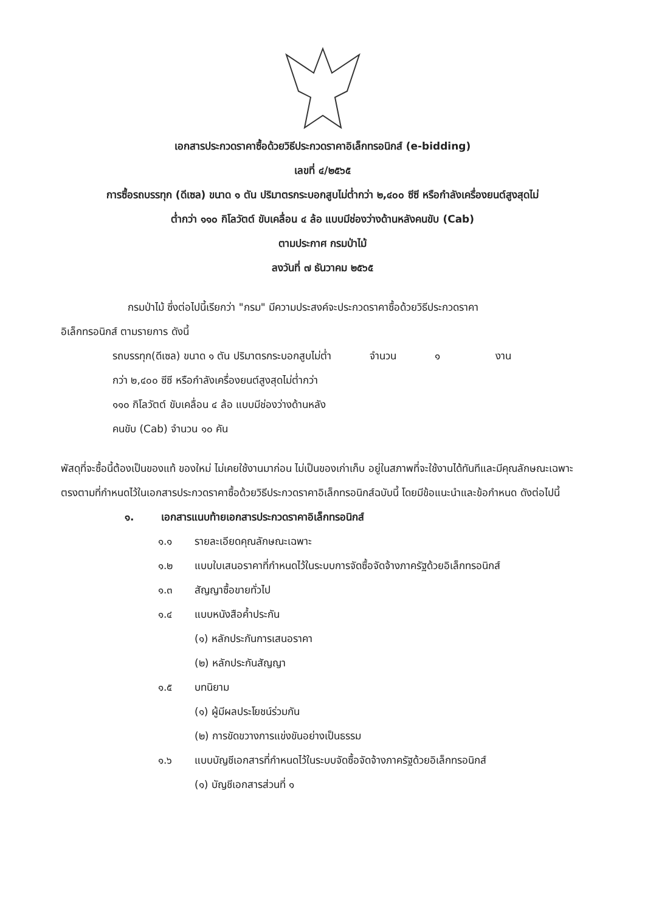เอกสารประกวดราคาซื้อด้วยวิธีประกวดราคาอิเล็กทรอนิกส์ (e-bidding)
เลขที่ ๔/๒๕๖๕
การซื้อรถบรรทุก (ดีเซล) ขนาด ๑ ตัน ปริมาตรกระบอกสูบไม่ต่ำกว่า ๒,๔๐๐ ซีซี หรือกำลังเครื่องยนต์สูงสุดไม่
ต่ำกว่า ๑๑๐ กิโลวัตต์ ขับเคลื่อน ๔ ล้อ แบบมีช่องว่างด้านหลังคนขับ (Cab)
ตามประกาศ กรมป่าไม้
ลงวันที่ ๗ ธันวาคม ๒๕๖๕
กรมป่าไม้ ซึ่งต่อไปนี้เรียกว่า "กรม" มีความประสงค์จะประกวดราคาซื้อด้วยวิธีประกวดราคา
อิเล็กทรอนิกส์ ตามรายการ ดังนี้
รถบรรทุก(ดีเซล) ขนาด ๑ ตัน ปริมาตรกระบอกสูบไม่ต่ำกว่า ๒,๔๐๐ ซีซี หรือกำลังเครื่องยนต์สูงสุดไม่ต่ำกว่า ๑๑๐ กิโลวัตต์ ขับเคลื่อน ๔ ล้อ แบบมีช่องว่างด้านหลังคนขับ (Cab) จำนวน ๑๐ คัน
จำนวน ๑ งาน
พัสดุที่จะซื้อนี้ต้องเป็นของแท้ ของใหม่ ไม่เคยใช้งานมาก่อน ไม่เป็นของเก่าเก็บ อยู่ในสภาพที่จะใช้งานได้ทันทีและมีคุณลักษณะเฉพาะตรงตามที่กำหนดไว้ในเอกสารประกวดราคาซื้อด้วยวิธีประกวดราคาอิเล็กทรอนิกส์ฉบับนี้ โดยมีข้อแนะนำและข้อกำหนด ดังต่อไปนี้
๑. เอกสารแนบท้ายเอกสารประกวดราคาอิเล็กทรอนิกส์
๑.๑ รายละเอียดคุณลักษณะเฉพาะ
๑.๒ แบบใบเสนอราคาที่กำหนดไว้ในระบบการจัดซื้อจัดจ้างภาครัฐด้วยอิเล็กทรอนิกส์
๑.๓ สัญญาซื้อขายทั่วไป
๑.๔ แบบหนังสือค้ำประกัน
(๑) หลักประกันการเสนอราคา
(๒) หลักประกันสัญญา
๑.๕ บทนิยาม
(๑) ผู้มีผลประโยชน์ร่วมกัน
(๒) การขัดขวางการแข่งขันอย่างเป็นธรรม
๑.๖ แบบบัญชีเอกสารที่กำหนดไว้ในระบบจัดซื้อจัดจ้างภาครัฐด้วยอิเล็กทรอนิกส์
(๑) บัญชีเอกสารส่วนที่ ๑